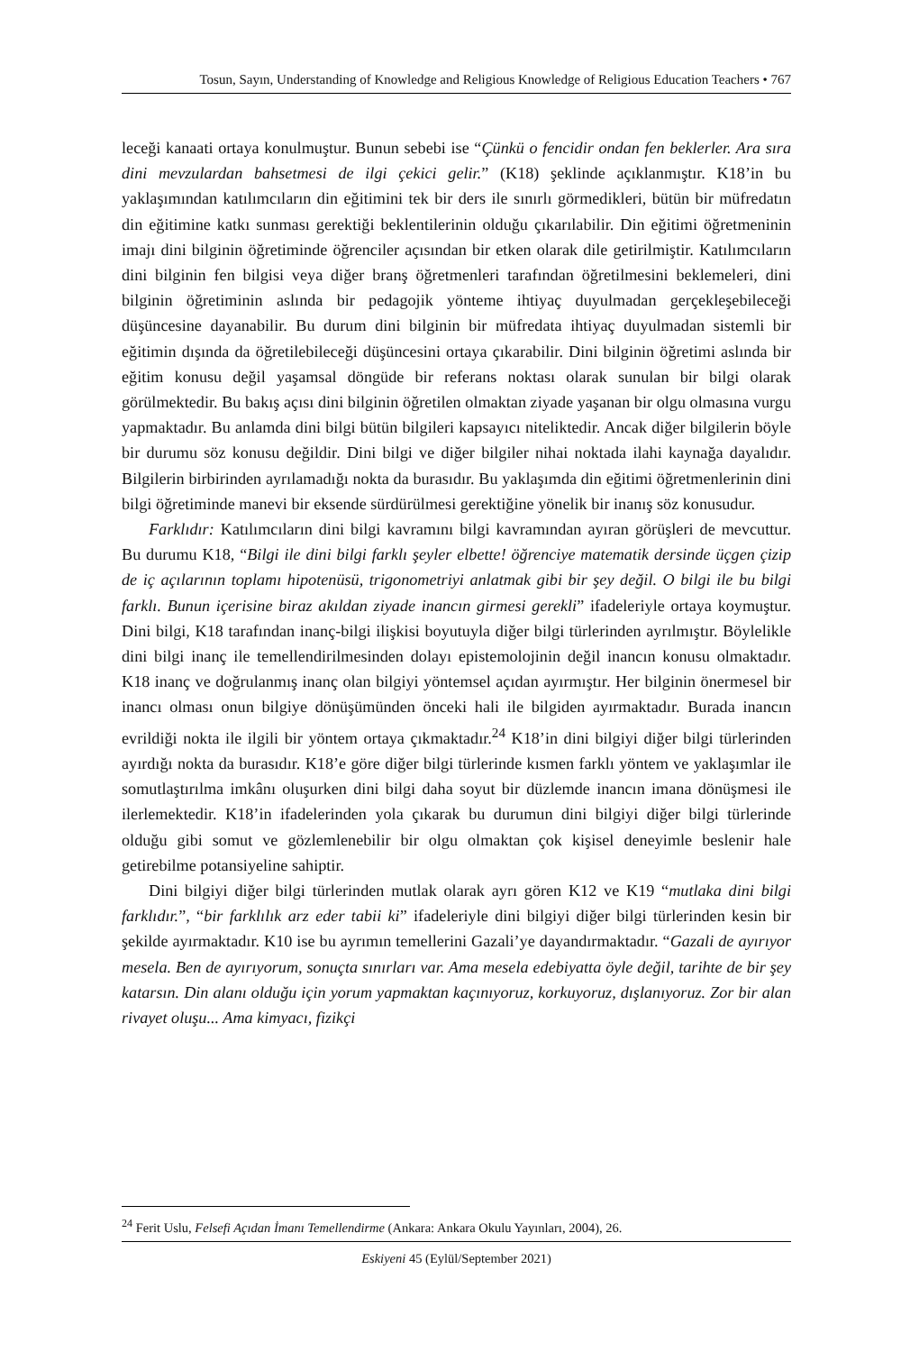Tosun, Sayın, Understanding of Knowledge and Religious Knowledge of Religious Education Teachers • 767
leceği kanaati ortaya konulmuştur. Bunun sebebi ise “Çünkü o fencidir ondan fen bekler­ler. Ara sıra dini mevzulardan bahsetmesi de ilgi çekici gelir.” (K18) şeklinde açıklanmıştır. K18’in bu yaklaşımından katılımcıların din eğitimini tek bir ders ile sınırlı görmedik­leri, bütün bir müfredatın din eğitimine katkı sunması gerektiği beklentilerinin ol­duğu çıkarılabilir. Din eğitimi öğretmeninin imajı dini bilginin öğretiminde öğrenci­ler açısından bir etken olarak dile getirilmiştir. Katılımcıların dini bilginin fen bilgisi veya diğer branş öğretmenleri tarafından öğretilmesini beklemeleri, dini bilginin öğretiminin aslında bir pedagojik yönteme ihtiyaç duyulmadan gerçekleşebileceği düşüncesine dayanabilir. Bu durum dini bilginin bir müfredata ihtiyaç duyulmadan sistemli bir eğitimin dışında da öğretilebileceği düşüncesini ortaya çıkarabilir. Dini bilginin öğretimi aslında bir eğitim konusu değil yaşamsal döngüde bir referans noktası olarak sunulan bir bilgi olarak görülmektedir. Bu bakış açısı dini bilginin öğretilen olmaktan ziyade yaşanan bir olgu olmasına vurgu yapmaktadır. Bu anlam­da dini bilgi bütün bilgileri kapsayıcı niteliktedir. Ancak diğer bilgilerin böyle bir durumu söz konusu değildir. Dini bilgi ve diğer bilgiler nihai noktada ilahi kaynağa dayalıdır. Bilgilerin birbirinden ayrılamadığı nokta da burasıdır. Bu yaklaşımda din eğitimi öğretmenlerinin dini bilgi öğretiminde manevi bir eksende sürdürülmesi gerektiğine yönelik bir inanış söz konusudur.
Farklıdır: Katılımcıların dini bilgi kavramını bilgi kavramından ayıran görüşleri de mevcuttur. Bu durumu K18, “Bilgi ile dini bilgi farklı şeyler elbette! öğrenciye matematik dersinde üçgen çizip de iç açılarının toplamı hipotenüsü, trigonometriyi anlatmak gibi bir şey değil. O bilgi ile bu bilgi farklı. Bunun içerisine biraz akıldan ziyade inancın girmesi gerekli” ifadeleriyle ortaya koymuştur. Dini bilgi, K18 tarafından inanç-bilgi ilişkisi boyutuyla diğer bilgi türlerinden ayrılmıştır. Böylelikle dini bilgi inanç ile temellendirilmesin­den dolayı epistemolojinin değil inancın konusu olmaktadır. K18 inanç ve doğrulan­mış inanç olan bilgiyi yöntemsel açıdan ayırmıştır. Her bilginin önermesel bir inancı olması onun bilgiye dönüşümünden önceki hali ile bilgiden ayırmaktadır. Burada inancın evrildiği nokta ile ilgili bir yöntem ortaya çıkmaktadır.<sup>24</sup> K18’in dini bilgiyi diğer bilgi türlerinden ayırdığı nokta da burasıdır. K18’e göre diğer bilgi türlerinde kısmen farklı yöntem ve yaklaşımlar ile somutlaştırılma imkânı oluşurken dini bilgi daha soyut bir düzlemde inancın imana dönüşmesi ile ilerlemektedir. K18’in ifadele­rinden yola çıkarak bu durumun dini bilgiyi diğer bilgi türlerinde olduğu gibi somut ve gözlemlenebilir bir olgu olmaktan çok kişisel deneyimle beslenir hale getirebilme potansiyeline sahiptir.
Dini bilgiyi diğer bilgi türlerinden mutlak olarak ayrı gören K12 ve K19 “mutlaka dini bilgi farklıdır.”, “bir farklılık arz eder tabii ki” ifadeleriyle dini bilgiyi diğer bilgi tür­lerinden kesin bir şekilde ayırmaktadır. K10 ise bu ayrımın temellerini Gazali’ye dayandırmaktadır. “Gazali de ayırıyor mesela. Ben de ayırıyorum, sonuçta sınırları var. Ama mesela edebiyatta öyle değil, tarihte de bir şey katarsın. Din alanı olduğu için yorum yapmak­tan kaçınıyoruz, korkuyoruz, dışlanıyoruz. Zor bir alan rivayet oluşu... Ama kimyacı, fizikçi
<sup>24</sup> Ferit Uslu, Felsefi Açıdan İmanı Temellendirme (Ankara: Ankara Okulu Yayınları, 2004), 26.
Eskiyeni 45 (Eylül/September 2021)